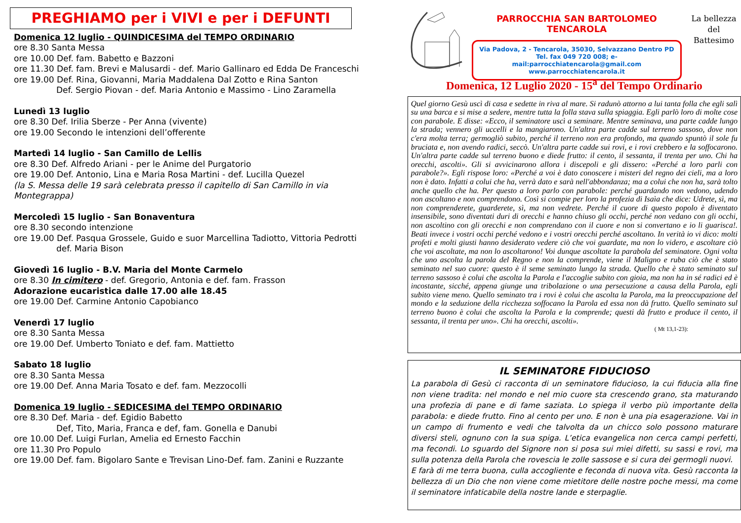PREGHIAMO per i VIVI e per i DEFUNTI
Domenica 12 luglio - QUINDICESIMA del TEMPO ORDINARIO
ore 8.30 Santa Messa
ore 10.00 Def. fam. Babetto e Bazzoni
ore 11.30 Def. fam. Brevi e Malusardi - def. Mario Gallinaro ed Edda De Franceschi
ore 19.00 Def. Rina, Giovanni, Maria Maddalena Dal Zotto e Rina Santon
Def. Sergio Piovan - def. Maria Antonio e Massimo - Lino Zaramella
Lunedì 13 luglio
ore 8.30 Def. Irilia Sberze - Per Anna (vivente)
ore 19.00 Secondo le intenzioni dell’offerente
Martedì 14 luglio - San Camillo de Lellis
ore 8.30 Def. Alfredo Ariani - per le Anime del Purgatorio
ore 19.00 Def. Antonio, Lina e Maria Rosa Martini - def. Lucilla Quezel
(la S. Messa delle 19 sarà celebrata presso il capitello di San Camillo in via Montegrappa)
Mercoledì 15 luglio - San Bonaventura
ore 8.30 secondo intenzione
ore 19.00 Def. Pasqua Grossele, Guido e suor Marcellina Tadiotto, Vittoria Pedrotti
def. Maria Bison
Giovedì 16 luglio - B.V. Maria del Monte Carmelo
ore 8.30 In cimitero - def. Gregorio, Antonia e def. fam. Frasson
Adorazione eucaristica dalle 17.00 alle 18.45
ore 19.00 Def. Carmine Antonio Capobianco
Venerdì 17 luglio
ore 8.30 Santa Messa
ore 19.00 Def. Umberto Toniato e def. fam. Mattietto
Sabato 18 luglio
ore 8.30 Santa Messa
ore 19.00 Def. Anna Maria Tosato e def. fam. Mezzocolli
Domenica 19 luglio - SEDICESIMA del TEMPO ORDINARIO
ore 8.30 Def. Maria - def. Egidio Babetto
Def, Tito, Maria, Franca e def, fam. Gonella e Danubi
ore 10.00 Def. Luigi Furlan, Amelia ed Ernesto Facchin
ore 11.30 Pro Populo
ore 19.00 Def. fam. Bigolaro Sante e Trevisan Lino-Def. fam. Zanini e Ruzzante
PARROCCHIA SAN BARTOLOMEO TENCAROLA
Via Padova, 2 - Tencarola, 35030, Selvazzano Dentro PD
Tel. fax 049 720 008; e-mail:parrocchiatencarola@gmail.com
www.parrocchiatencarola.it
La bellezza
del
Battesimo
Domenica, 12 Luglio 2020 - 15<sup>a</sup> del Tempo Ordinario
Quel giorno Gesù uscì di casa e sedette in riva al mare. Si radunò attorno a lui tanta folla che egli salì su una barca e si mise a sedere, mentre tutta la folla stava sulla spiaggia. Egli parlò loro di molte cose con parabole. E disse: «Ecco, il seminatore uscì a seminare. Mentre seminava, una parte cadde lungo la strada; vennero gli uccelli e la mangiarono. Un'altra parte cadde sul terreno sassoso, dove non c'era molta terra; germogliò subito, perché il terreno non era profondo, ma quando spuntò il sole fu bruciata e, non avendo radici, seccò. Un'altra parte cadde sui rovi, e i rovi crebbero e la soffocarono. Un'altra parte cadde sul terreno buono e diede frutto: il cento, il sessanta, il trenta per uno. Chi ha orecchi, ascolti». Gli si avvicinarono allora i discepoli e gli dissero: «Perché a loro parli con parabole?». Egli rispose loro: «Perché a voi è dato conoscere i misteri del regno dei cieli, ma a loro non è dato. Infatti a colui che ha, verrà dato e sarà nell'abbondanza; ma a colui che non ha, sarà tolto anche quello che ha. Per questo a loro parlo con parabole: perché guardando non vedono, udendo non ascoltano e non comprendono. Così si compie per loro la profezia di Isaìa che dice: Udrete, sì, ma non comprenderete, guarderete, sì, ma non vedrete. Perché il cuore di questo popolo è diventato insensibile, sono diventati duri di orecchi e hanno chiuso gli occhi, perché non vedano con gli occhi, non ascoltino con gli orecchi e non comprendano con il cuore e non si convertano e io li guarisca!. Beati invece i vostri occhi perché vedono e i vostri orecchi perché ascoltano. In verità io vi dico: molti profeti e molti giusti hanno desiderato vedere ciò che voi guardate, ma non lo videro, e ascoltare ciò che voi ascoltate, ma non lo ascoltarono! Voi dunque ascoltate la parabola del seminatore. Ogni volta che uno ascolta la parola del Regno e non la comprende, viene il Maligno e ruba ciò che è stato seminato nel suo cuore: questo è il seme seminato lungo la strada. Quello che è stato seminato sul terreno sassoso è colui che ascolta la Parola e l'accoglie subito con gioia, ma non ha in sé radici ed è incostante, sicché, appena giunge una tribolazione o una persecuzione a causa della Parola, egli subito viene meno. Quello seminato tra i rovi è colui che ascolta la Parola, ma la preoccupazione del mondo e la seduzione della ricchezza soffocano la Parola ed essa non dà frutto. Quello seminato sul terreno buono è colui che ascolta la Parola e la comprende; questi dà frutto e produce il cento, il sessanta, il trenta per uno». Chi ha orecchi, ascolti».
( Mt 13,1-23):
IL SEMINATORE FIDUCIOSO
La parabola di Gesù ci racconta di un seminatore fiducioso, la cui fiducia alla fine non viene tradita: nel mondo e nel mio cuore sta crescendo grano, sta maturando una profezia di pane e di fame saziata. Lo spiega il verbo più importante della parabola: e diede frutto. Fino al cento per uno. E non è una pia esagerazione. Vai in un campo di frumento e vedi che talvolta da un chicco solo possono maturare diversi steli, ognuno con la sua spiga. L’etica evangelica non cerca campi perfetti, ma fecondi. Lo sguardo del Signore non si posa sui miei difetti, su sassi e rovi, ma sulla potenza della Parola che rovescia le zolle sassose e si cura dei germogli nuovi.
E farà di me terra buona, culla accogliente e feconda di nuova vita. Gesù racconta la bellezza di un Dio che non viene come mietitore delle nostre poche messi, ma come il seminatore infaticabile della nostre lande e sterpaglie.